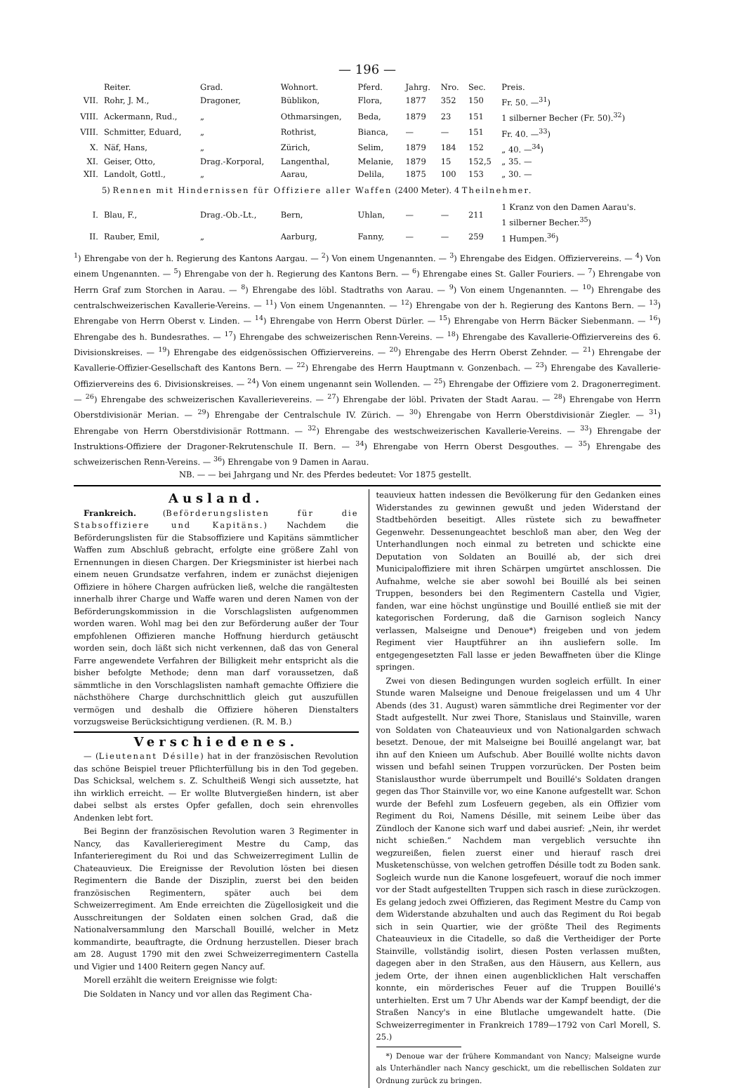— 196 —
| | Reiter. | Grad. | Wohnort. | Pferd. | Jahrg. | Nro. | Sec. | Preis. |
| --- | --- | --- | --- | --- | --- | --- | --- | --- |
| VII. | Rohr, J. M., | Dragoner, | Büblikon, | Flora, | 1877 | 352 | 150 | Fr. 50. —<sup>31</sup>) |
| VIII. | Ackermann, Rud., | „ | Othmarsingen, | Beda, | 1879 | 23 | 151 | 1 silberner Becher (Fr. 50).<sup>32</sup>) |
| VIII. | Schmitter, Eduard, | „ | Rothrist, | Bianca, | — | — | 151 | Fr. 40. —<sup>33</sup>) |
| X. | Näf, Hans, | „ | Zürich, | Selim, | 1879 | 184 | 152 | „ 40. —<sup>34</sup>) |
| XI. | Geiser, Otto, | Drag.-Korporal, | Langenthal, | Melanie, | 1879 | 15 | 152,5 | „ 35. — |
| XII. | Landolt, Gottl., | „ | Aarau, | Delila, | 1875 | 100 | 153 | „ 30. — |
| 5) Rennen mit Hindernissen für Offiziere aller Waffen (2400 Meter). 4 Theilnehmer. | | | | | | | | |
| I. | Blau, F., | Drag.-Ob.-Lt., | Bern, | Uhlan, | — | — | 211 | 1 Kranz von den Damen Aarau's. 1 silberner Becher.<sup>35</sup>) |
| II. | Rauber, Emil, | „ | Aarburg, | Fanny, | — | — | 259 | 1 Humpen.<sup>36</sup>) |
<sup>1</sup>) Ehrengabe von der h. Regierung des Kantons Aargau. — <sup>2</sup>) Von einem Ungenannten. — <sup>3</sup>) Ehrengabe des Eidgen. Offiziervereins. — <sup>4</sup>) Von einem Ungenannten. — <sup>5</sup>) Ehrengabe von der h. Regierung des Kantons Bern. — <sup>6</sup>) Ehrengabe eines St. Galler Fouriers. — <sup>7</sup>) Ehrengabe von Herrn Graf zum Storchen in Aarau. — <sup>8</sup>) Ehrengabe des löbl. Stadtraths von Aarau. — <sup>9</sup>) Von einem Ungenannten. — <sup>10</sup>) Ehrengabe des centralschweizerischen Kavallerie-Vereins. — <sup>11</sup>) Von einem Ungenannten. — <sup>12</sup>) Ehrengabe von der h. Regierung des Kantons Bern. — <sup>13</sup>) Ehrengabe von Herrn Oberst v. Linden. — <sup>14</sup>) Ehrengabe von Herrn Oberst Dürler. — <sup>15</sup>) Ehrengabe von Herrn Bäcker Siebenmann. — <sup>16</sup>) Ehrengabe des h. Bundesrathes. — <sup>17</sup>) Ehrengabe des schweizerischen Renn-Vereins. — <sup>18</sup>) Ehrengabe des Kavallerie-Offiziervereins des 6. Divisionskreises. — <sup>19</sup>) Ehrengabe des eidgenössischen Offiziervereins. — <sup>20</sup>) Ehrengabe des Herrn Oberst Zehnder. — <sup>21</sup>) Ehrengabe der Kavallerie-Offizier-Gesellschaft des Kantons Bern. — <sup>22</sup>) Ehrengabe des Herrn Hauptmann v. Gonzenbach. — <sup>23</sup>) Ehrengabe des Kavallerie-Offiziervereins des 6. Divisionskreises. — <sup>24</sup>) Von einem ungenannt sein Wollenden. — <sup>25</sup>) Ehrengabe der Offiziere vom 2. Dragonerregiment. — <sup>26</sup>) Ehrengabe des schweizerischen Kavallerievereins. — <sup>27</sup>) Ehrengabe der löbl. Privaten der Stadt Aarau. — <sup>28</sup>) Ehrengabe von Herrn Oberstdivisionär Merian. — <sup>29</sup>) Ehrengabe der Centralschule IV. Zürich. — <sup>30</sup>) Ehrengabe von Herrn Oberstdivisionär Ziegler. — <sup>31</sup>) Ehrengabe von Herrn Oberstdivisionär Rottmann. — <sup>32</sup>) Ehrengabe des westschweizerischen Kavallerie-Vereins. — <sup>33</sup>) Ehrengabe der Instruktions-Offiziere der Dragoner-Rekrutenschule II. Bern. — <sup>34</sup>) Ehrengabe von Herrn Oberst Desgouthes. — <sup>35</sup>) Ehrengabe des schweizerischen Renn-Vereins. — <sup>36</sup>) Ehrengabe von 9 Damen in Aarau.
NB. — — bei Jahrgang und Nr. des Pferdes bedeutet: Vor 1875 gestellt.
Ausland.
Frankreich. (Beförderungslisten für die Stabsoffiziere und Kapitäns.) Nachdem die Beförderungslisten für die Stabsoffiziere und Kapitäns sämmtlicher Waffen zum Abschluß gebracht, erfolgte eine größere Zahl von Ernennungen in diesen Chargen. Der Kriegsminister ist hierbei nach einem neuen Grundsatze verfahren, indem er zunächst diejenigen Offiziere in höhere Chargen aufrücken ließ, welche die rangältesten innerhalb ihrer Charge und Waffe waren und deren Namen von der Beförderungskommission in die Vorschlagslisten aufgenommen worden waren. Wohl mag bei den zur Beförderung außer der Tour empfohlenen Offizieren manche Hoffnung hierdurch getäuscht worden sein, doch läßt sich nicht verkennen, daß das von General Farre angewendete Verfahren der Billigkeit mehr entspricht als die bisher befolgte Methode; denn man darf voraussetzen, daß sämmtliche in den Vorschlagslisten namhaft gemachte Offiziere die nächsthöhere Charge durchschnittlich gleich gut auszufüllen vermögen und deshalb die Offiziere höheren Dienstalters vorzugsweise Berücksichtigung verdienen. (R. M. B.)
Verschiedenes.
— (Lieutenant Désille) hat in der französischen Revolution das schöne Beispiel treuer Pflichterfüllung bis in den Tod gegeben. Das Schicksal, welchem s. Z. Schultheiß Wengi sich aussetzte, hat ihn wirklich erreicht. — Er wollte Blutvergießen hindern, ist aber dabei selbst als erstes Opfer gefallen, doch sein ehrenvolles Andenken lebt fort.
Bei Beginn der französischen Revolution waren 3 Regimenter in Nancy, das Kavallerieregiment Mestre du Camp, das Infanterieregiment du Roi und das Schweizerregiment Lullin de Chateauvieux. Die Ereignisse der Revolution lösten bei diesen Regimentern die Bande der Disziplin, zuerst bei den beiden französischen Regimentern, später auch bei dem Schweizerregiment. Am Ende erreichten die Zügellosigkeit und die Ausschreitungen der Soldaten einen solchen Grad, daß die Nationalversammlung den Marschall Bouillé, welcher in Metz kommandirte, beauftragte, die Ordnung herzustellen. Dieser brach am 28. August 1790 mit den zwei Schweizerregimentern Castella und Vigier und 1400 Reitern gegen Nancy auf.
Morell erzählt die weitern Ereignisse wie folgt:
Die Soldaten in Nancy und vor allen das Regiment Cha-
teauvieux hatten indessen die Bevölkerung für den Gedanken eines Widerstandes zu gewinnen gewußt und jeden Widerstand der Stadtbehörden beseitigt. Alles rüstete sich zu bewaffneter Gegenwehr. Dessenungeachtet beschloß man aber, den Weg der Unterhandlungen noch einmal zu betreten und schickte eine Deputation von Soldaten an Bouillé ab, der sich drei Municipaloffiziere mit ihren Schärpen umgürtet anschlossen. Die Aufnahme, welche sie aber sowohl bei Bouillé als bei seinen Truppen, besonders bei den Regimentern Castella und Vigier, fanden, war eine höchst ungünstige und Bouillé entließ sie mit der kategorischen Forderung, daß die Garnison sogleich Nancy verlassen, Malseigne und Denoue*) freigeben und von jedem Regiment vier Hauptführer an ihn ausliefern solle. Im entgegengesetzten Fall lasse er jeden Bewaffneten über die Klinge springen.
Zwei von diesen Bedingungen wurden sogleich erfüllt. In einer Stunde waren Malseigne und Denoue freigelassen und um 4 Uhr Abends (des 31. August) waren sämmtliche drei Regimenter vor der Stadt aufgestellt. Nur zwei Thore, Stanislaus und Stainville, waren von Soldaten von Chateauvieux und von Nationalgarden schwach besetzt. Denoue, der mit Malseigne bei Bouillé angelangt war, bat ihn auf den Knieen um Aufschub. Aber Bouillé wollte nichts davon wissen und befahl seinen Truppen vorzurücken. Der Posten beim Stanislausthor wurde überrumpelt und Bouillé's Soldaten drangen gegen das Thor Stainville vor, wo eine Kanone aufgestellt war. Schon wurde der Befehl zum Losfeuern gegeben, als ein Offizier vom Regiment du Roi, Namens Désille, mit seinem Leibe über das Zündloch der Kanone sich warf und dabei ausrief: „Nein, ihr werdet nicht schießen.“ Nachdem man vergeblich versuchte ihn wegzureißen, fielen zuerst einer und hierauf rasch drei Musketenschüsse, von welchen getroffen Désille todt zu Boden sank. Sogleich wurde nun die Kanone losgefeuert, worauf die noch immer vor der Stadt aufgestellten Truppen sich rasch in diese zurückzogen. Es gelang jedoch zwei Offizieren, das Regiment Mestre du Camp von dem Widerstande abzuhalten und auch das Regiment du Roi begab sich in sein Quartier, wie der größte Theil des Regiments Chateauvieux in die Citadelle, so daß die Vertheidiger der Porte Stainville, vollständig isolirt, diesen Posten verlassen mußten, dagegen aber in den Straßen, aus den Häusern, aus Kellern, aus jedem Orte, der ihnen einen augenblicklichen Halt verschaffen konnte, ein mörderisches Feuer auf die Truppen Bouillé's unterhielten. Erst um 7 Uhr Abends war der Kampf beendigt, der die Straßen Nancy's in eine Blutlache umgewandelt hatte. (Die Schweizerregimenter in Frankreich 1789—1792 von Carl Morell, S. 25.)
*) Denoue war der frühere Kommandant von Nancy; Malseigne wurde als Unterhändler nach Nancy geschickt, um die rebellischen Soldaten zur Ordnung zurück zu bringen.